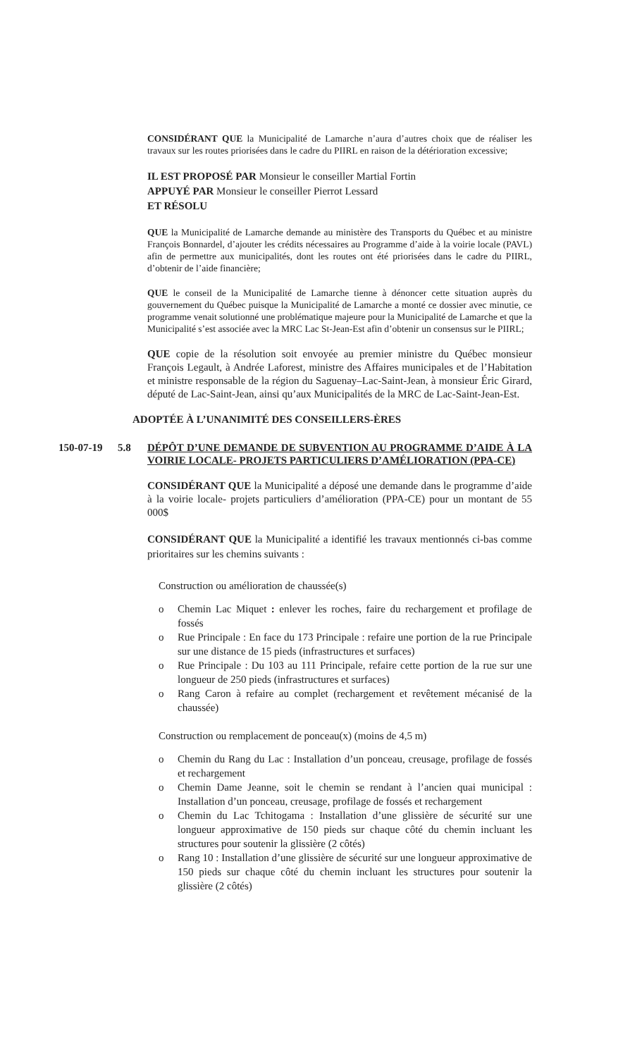CONSIDÉRANT QUE la Municipalité de Lamarche n’aura d’autres choix que de réaliser les travaux sur les routes priorisées dans le cadre du PIIRL en raison de la détérioration excessive;
IL EST PROPOSÉ PAR Monsieur le conseiller Martial Fortin
APPUYÉ PAR Monsieur le conseiller Pierrot Lessard
ET RÉSOLU
QUE la Municipalité de Lamarche demande au ministère des Transports du Québec et au ministre François Bonnardel, d’ajouter les crédits nécessaires au Programme d’aide à la voirie locale (PAVL) afin de permettre aux municipalités, dont les routes ont été priorisées dans le cadre du PIIRL, d’obtenir de l’aide financière;
QUE le conseil de la Municipalité de Lamarche tienne à dénoncer cette situation auprès du gouvernement du Québec puisque la Municipalité de Lamarche a monté ce dossier avec minutie, ce programme venait solutionné une problématique majeure pour la Municipalité de Lamarche et que la Municipalité s’est associée avec la MRC Lac St-Jean-Est afin d’obtenir un consensus sur le PIIRL;
QUE copie de la résolution soit envoyée au premier ministre du Québec monsieur François Legault, à Andrée Laforest, ministre des Affaires municipales et de l’Habitation et ministre responsable de la région du Saguenay–Lac-Saint-Jean, à monsieur Éric Girard, député de Lac-Saint-Jean, ainsi qu’aux Municipalités de la MRC de Lac-Saint-Jean-Est.
ADOPTÉE À L’UNANIMITÉ DES CONSEILLERS-ÈRES
150-07-19 5.8 DÉPÔT D’UNE DEMANDE DE SUBVENTION AU PROGRAMME D’AIDE À LA VOIRIE LOCALE- PROJETS PARTICULIERS D’AMÉLIORATION (PPA-CE)
CONSIDÉRANT QUE la Municipalité a déposé une demande dans le programme d’aide à la voirie locale- projets particuliers d’amélioration (PPA-CE) pour un montant de 55 000$
CONSIDÉRANT QUE la Municipalité a identifié les travaux mentionnés ci-bas comme prioritaires sur les chemins suivants :
Construction ou amélioration de chaussée(s)
o Chemin Lac Miquet : enlever les roches, faire du rechargement et profilage de fossés
o Rue Principale : En face du 173 Principale : refaire une portion de la rue Principale sur une distance de 15 pieds (infrastructures et surfaces)
o Rue Principale : Du 103 au 111 Principale, refaire cette portion de la rue sur une longueur de 250 pieds (infrastructures et surfaces)
o Rang Caron à refaire au complet (rechargement et revêtement mécanisé de la chaussée)
Construction ou remplacement de ponceau(x) (moins de 4,5 m)
o Chemin du Rang du Lac : Installation d’un ponceau, creusage, profilage de fossés et rechargement
o Chemin Dame Jeanne, soit le chemin se rendant à l’ancien quai municipal : Installation d’un ponceau, creusage, profilage de fossés et rechargement
o Chemin du Lac Tchitogama : Installation d’une glissière de sécurité sur une longueur approximative de 150 pieds sur chaque côté du chemin incluant les structures pour soutenir la glissière (2 côtés)
o Rang 10 : Installation d’une glissière de sécurité sur une longueur approximative de 150 pieds sur chaque côté du chemin incluant les structures pour soutenir la glissière (2 côtés)